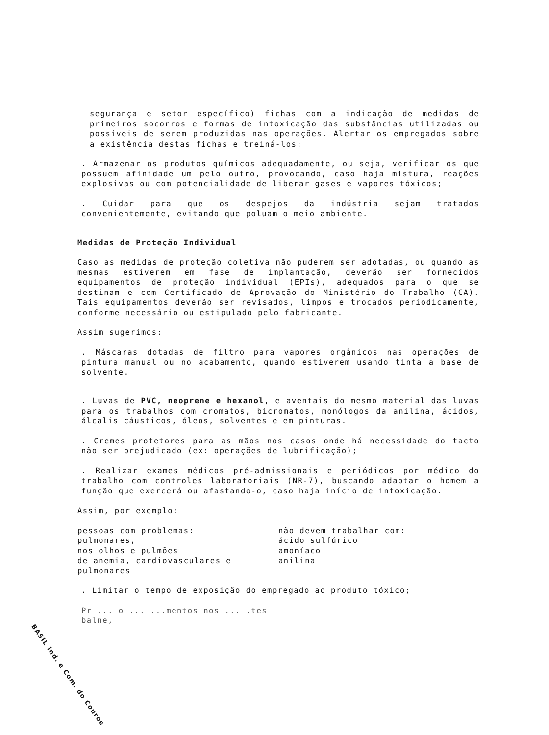segurança e setor específico) fichas com a indicação de medidas de primeiros socorros e formas de intoxicação das substâncias utilizadas ou possíveis de serem produzidas nas operações. Alertar os empregados sobre a existência destas fichas e treiná-los:
. Armazenar os produtos químicos adequadamente, ou seja, verificar os que possuem afinidade um pelo outro, provocando, caso haja mistura, reações explosivas ou com potencialidade de liberar gases e vapores tóxicos;
. Cuidar para que os despejos da indústria sejam tratados convenientemente, evitando que poluam o meio ambiente.
Medidas de Proteção Individual
Caso as medidas de proteção coletiva não puderem ser adotadas, ou quando as mesmas estiverem em fase de implantação, deverão ser fornecidos equipamentos de proteção individual (EPIs), adequados para o que se destinam e com Certificado de Aprovação do Ministério do Trabalho (CA). Tais equipamentos deverão ser revisados, limpos e trocados periodicamente, conforme necessário ou estipulado pelo fabricante.
Assim sugerimos:
. Máscaras dotadas de filtro para vapores orgânicos nas operações de pintura manual ou no acabamento, quando estiverem usando tinta a base de solvente.
. Luvas de PVC, neoprene e hexanol, e aventais do mesmo material das luvas para os trabalhos com cromatos, bicromatos, monólogos da anilina, ácidos, álcalis cáusticos, óleos, solventes e em pinturas.
. Cremes protetores para as mãos nos casos onde há necessidade do tacto não ser prejudicado (ex: operações de lubrificação);
. Realizar exames médicos pré-admissionais e periódicos por médico do trabalho com controles laboratoriais (NR-7), buscando adaptar o homem a função que exercerá ou afastando-o, caso haja início de intoxicação.
Assim, por exemplo:
pessoas com problemas:
pulmonares,
nos olhos e pulmões
de anemia, cardiovasculares e
pulmonares
não devem trabalhar com:
ácido sulfúrico
amoníaco
anilina
. Limitar o tempo de exposição do empregado ao produto tóxico;
Pr ... o ... ...mentos nos ... .tes
balne,
BASIL Ind. e Com. do Couros